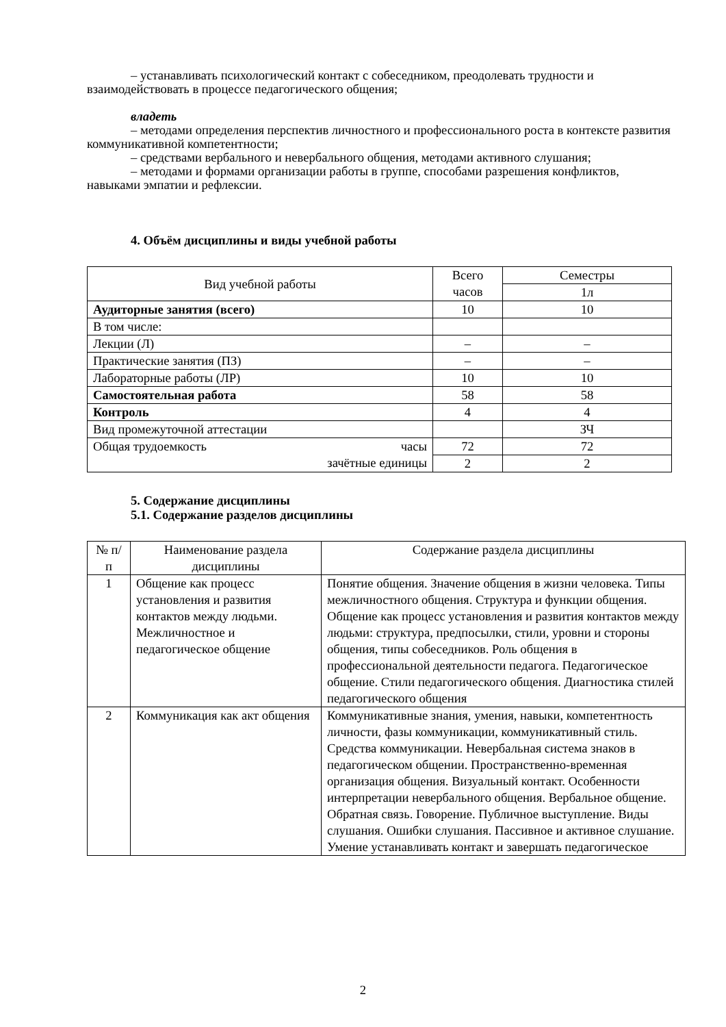– устанавливать психологический контакт с собеседником, преодолевать трудности и взаимодействовать в процессе педагогического общения;
владеть
– методами определения перспектив личностного и профессионального роста в контексте развития коммуникативной компетентности;
– средствами вербального и невербального общения, методами активного слушания;
– методами и формами организации работы в группе, способами разрешения конфликтов, навыками эмпатии и рефлексии.
4. Объём дисциплины и виды учебной работы
| Вид учебной работы | Всего часов | Семестры |
| --- | --- | --- |
| | | 1л |
| Аудиторные занятия (всего) | 10 | 10 |
| В том числе: | | |
| Лекции (Л) | – | – |
| Практические занятия (ПЗ) | – | – |
| Лабораторные работы (ЛР) | 10 | 10 |
| Самостоятельная работа | 58 | 58 |
| Контроль | 4 | 4 |
| Вид промежуточной аттестации | | ЗЧ |
| Общая трудоемкость часы зачётные единицы | 72 | 72 |
| | 2 | 2 |
5. Содержание дисциплины
5.1. Содержание разделов дисциплины
| № п/п | Наименование раздела дисциплины | Содержание раздела дисциплины |
| --- | --- | --- |
| 1 | Общение как процесс установления и развития контактов между людьми. Межличностное и педагогическое общение | Понятие общения. Значение общения в жизни человека. Типы межличностного общения. Структура и функции общения. Общение как процесс установления и развития контактов между людьми: структура, предпосылки, стили, уровни и стороны общения, типы собеседников. Роль общения в профессиональной деятельности педагога. Педагогическое общение. Стили педагогического общения. Диагностика стилей педагогического общения |
| 2 | Коммуникация как акт общения | Коммуникативные знания, умения, навыки, компетентность личности, фазы коммуникации, коммуникативный стиль. Средства коммуникации. Невербальная система знаков в педагогическом общении. Пространственно-временная организация общения. Визуальный контакт. Особенности интерпретации невербального общения. Вербальное общение. Обратная связь. Говорение. Публичное выступление. Виды слушания. Ошибки слушания. Пассивное и активное слушание. Умение устанавливать контакт и завершать педагогическое |
2